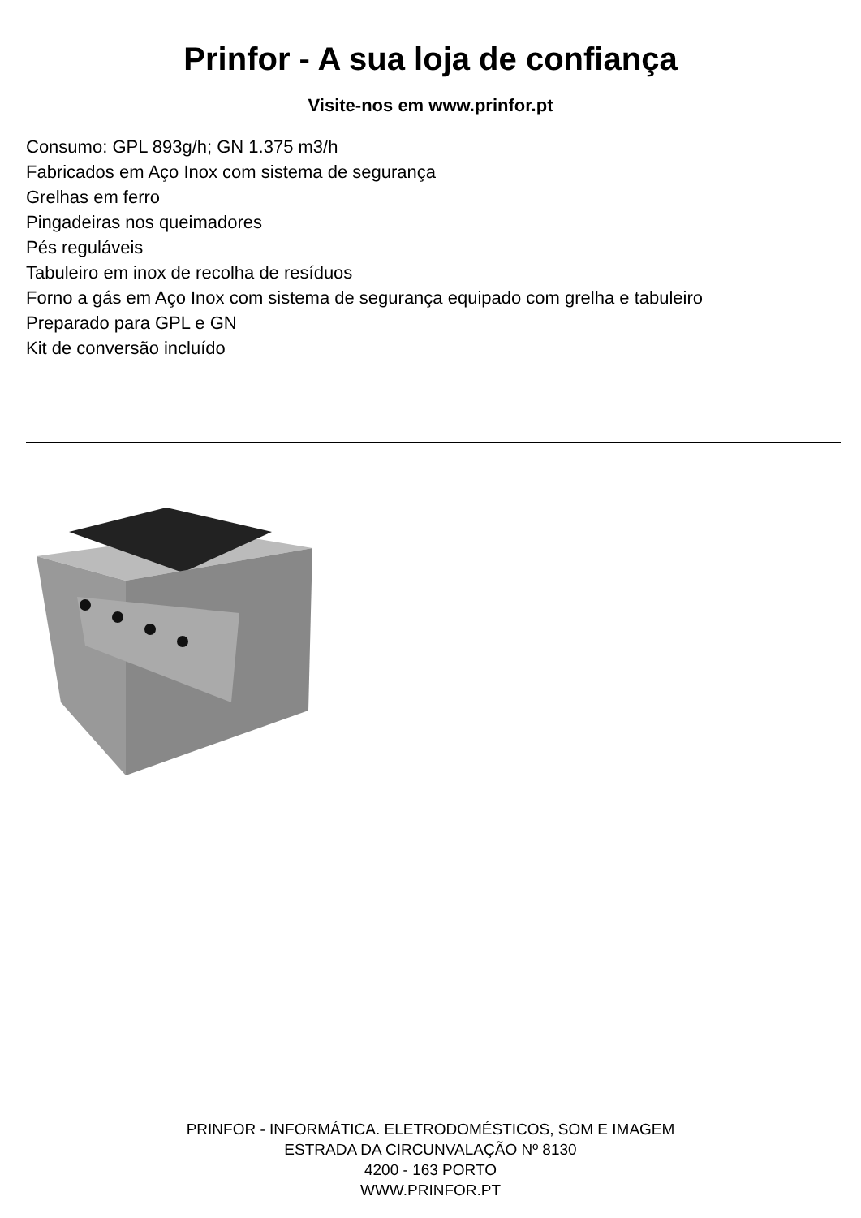Prinfor - A sua loja de confiança
Visite-nos em www.prinfor.pt
Consumo: GPL 893g/h; GN 1.375 m3/h
Fabricados em Aço Inox com sistema de segurança
Grelhas em ferro
Pingadeiras nos queimadores
Pés reguláveis
Tabuleiro em inox de recolha de resíduos
Forno a gás em Aço Inox com sistema de segurança equipado com grelha e tabuleiro
Preparado para GPL e GN
Kit de conversão incluído
PRINFOR - INFORMÁTICA. ELETRODOMÉSTICOS, SOM E IMAGEM
ESTRADA DA CIRCUNVALAÇÃO Nº 8130
4200 - 163 PORTO
WWW.PRINFOR.PT